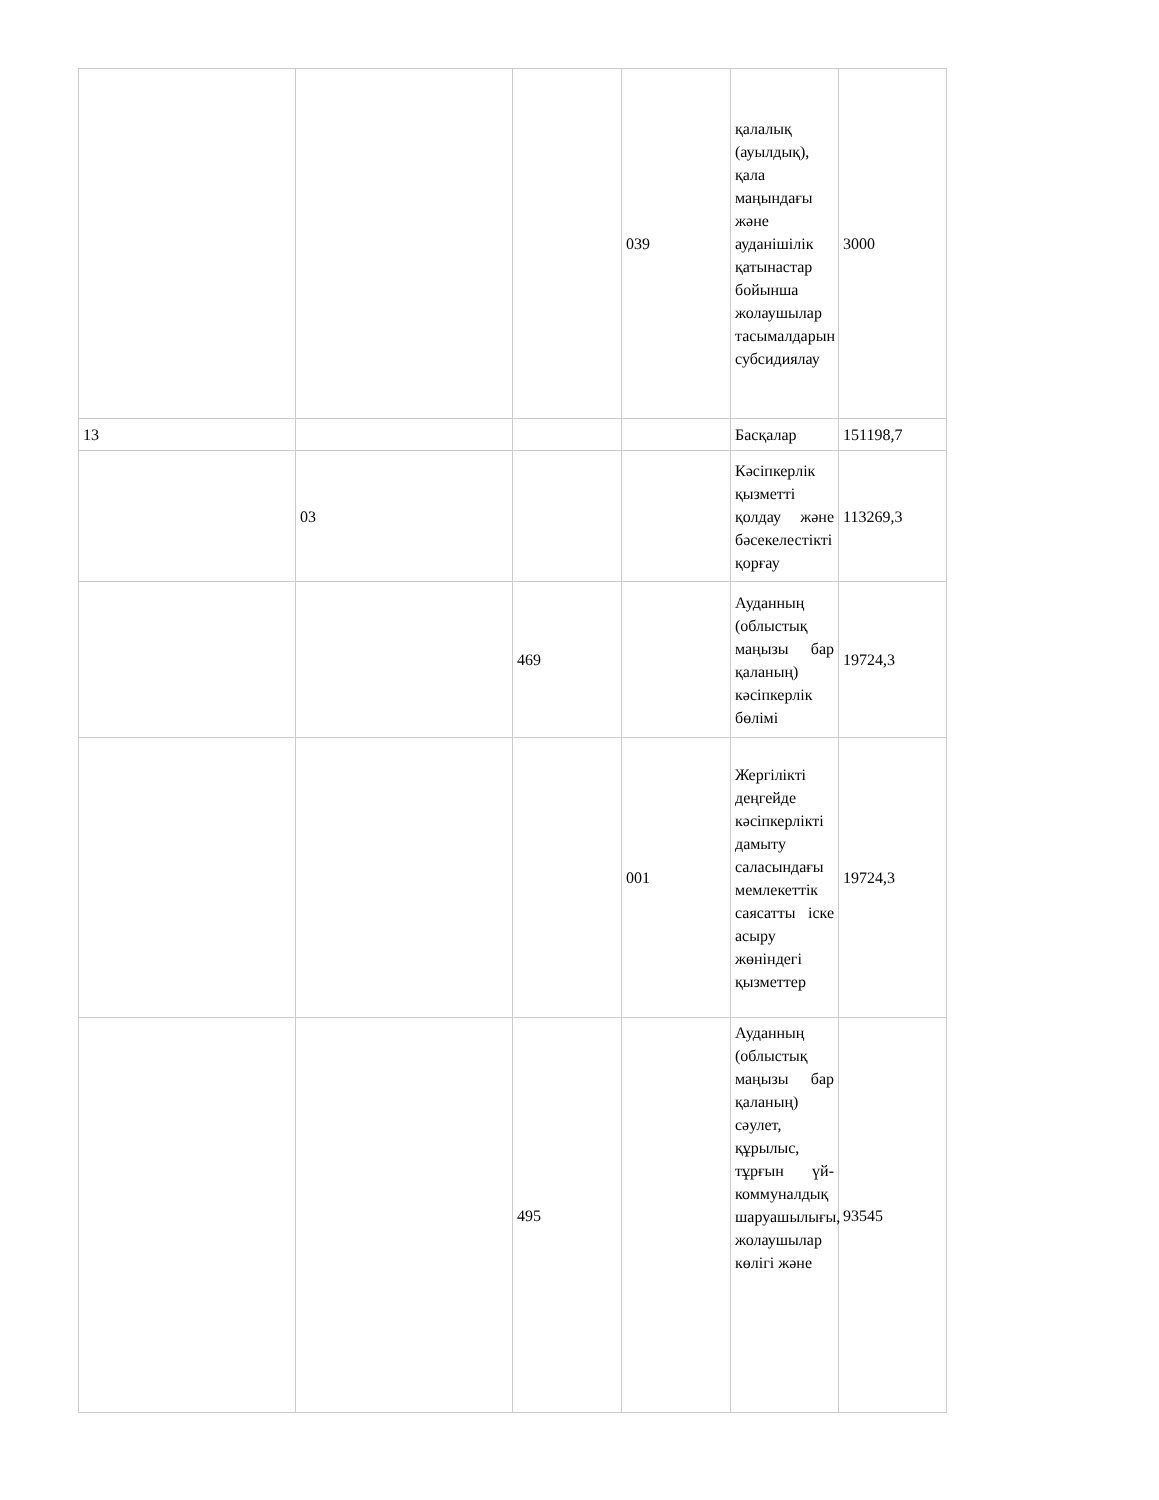| | | | 039 | қалалық (ауылдық), қала маңындағы және ауданішілік қатынастар бойынша жолаушылар тасымалдарын субсидиялау | 3000 |
| 13 | | | | Басқалар | 151198,7 |
| | 03 | | | Кәсіпкерлік қызметті қолдау және бәсекелестікті қорғау | 113269,3 |
| | | 469 | | Ауданның (облыстық маңызы бар қаланың) кәсіпкерлік бөлімі | 19724,3 |
| | | | 001 | Жергілікті деңгейде кәсіпкерлікті дамыту саласындағы мемлекеттік саясатты іске асыру жөніндегі қызметтер | 19724,3 |
| | | 495 | | Ауданның (облыстық маңызы бар қаланың) сәулет, құрылыс, тұрғын үй-коммуналдық шаруашылығы, жолаушылар көлігі және | 93545 |